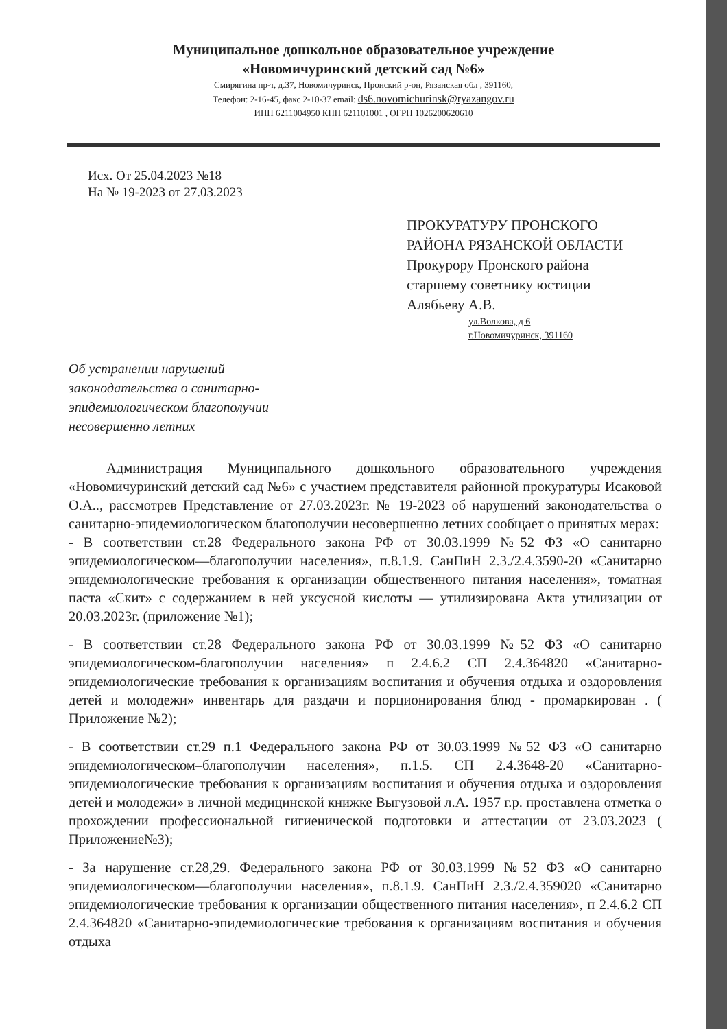Муниципальное дошкольное образовательное учреждение
«Новомичуринский детский сад №6»
Смирягина пр-т, д.37, Новомичуринск, Пронский р-он, Рязанская обл , 391160,
Телефон: 2-16-45, факс 2-10-37 email: ds6.novomichurinsk@ryazangov.ru
ИНН 6211004950 КПП 621101001 , ОГРН 1026200620610
Исх. От 25.04.2023 №18
На № 19-2023 от 27.03.2023
ПРОКУРАТУРУ ПРОНСКОГО
РАЙОНА РЯЗАНСКОЙ ОБЛАСТИ
Прокурору Пронского района
старшему советнику юстиции
Алябьеву А.В.
ул.Волкова, д 6
г.Новомичуринск, 391160
Об устранении нарушений законодательства о санитарно-эпидемиологическом благополучии несовершенно летних
Администрация Муниципального дошкольного образовательного учреждения «Новомичуринский детский сад №6» с участием представителя районной прокуратуры Исаковой О.А.., рассмотрев Представление от 27.03.2023г. № 19-2023 об нарушений законодательства о санитарно-эпидемиологическом благополучии несовершенно летних сообщает о принятых мерах:
- В соответствии ст.28 Федерального закона РФ от 30.03.1999 №52 ФЗ «О санитарно эпидемиологическом—благополучии населения», п.8.1.9. СанПиН 2.3./2.4.3590-20 «Санитарно эпидемиологические требования к организации общественного питания населения», томатная паста «Скит» с содержанием в ней уксусной кислоты — утилизирована Акта утилизации от 20.03.2023г. (приложение №1);
- В соответствии ст.28 Федерального закона РФ от 30.03.1999 №52 ФЗ «О санитарно эпидемиологическом-благополучии населения» п 2.4.6.2 СП 2.4.364820 «Санитарно-эпидемиологические требования к организациям воспитания и обучения отдыха и оздоровления детей и молодежи» инвентарь для раздачи и порционирования блюд - промаркирован . ( Приложение №2);
- В соответствии ст.29 п.1 Федерального закона РФ от 30.03.1999 №52 ФЗ «О санитарно эпидемиологическом–благополучии населения», п.1.5. СП 2.4.3648-20 «Санитарно-эпидемиологические требования к организациям воспитания и обучения отдыха и оздоровления детей и молодежи» в личной медицинской книжке Выгузовой л.А. 1957 г.р. проставлена отметка о прохождении профессиональной гигиенической подготовки и аттестации от 23.03.2023 ( Приложение№3);
- За нарушение ст.28,29. Федерального закона РФ от 30.03.1999 №52 ФЗ «О санитарно эпидемиологическом—благополучии населения», п.8.1.9. СанПиН 2.3./2.4.359020 «Санитарно эпидемиологические требования к организации общественного питания населения», п 2.4.6.2 СП 2.4.364820 «Санитарно-эпидемиологические требования к организациям воспитания и обучения отдыха